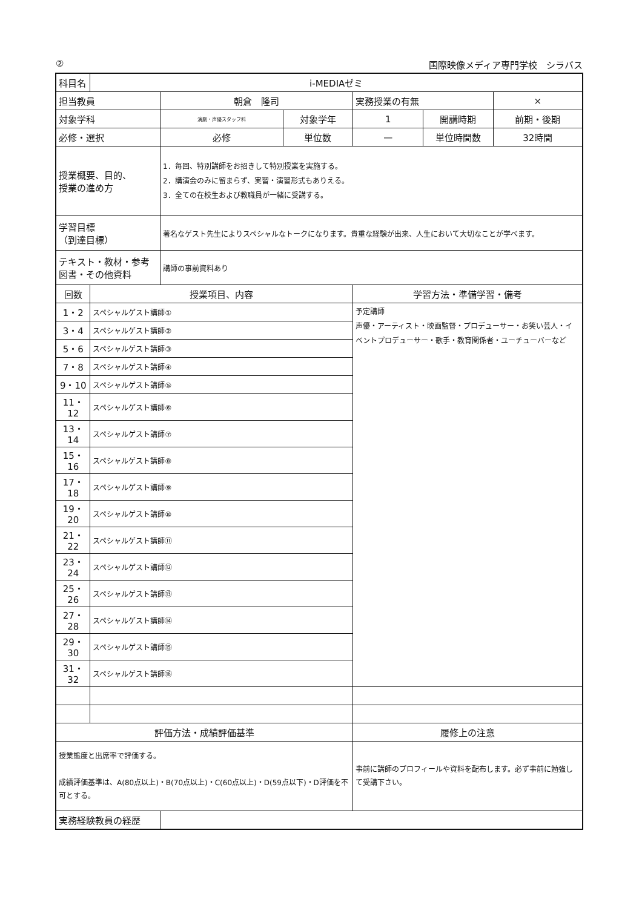② 国際映像メディア専門学校　シラバス
| 科目名 | i-MEDIAゼミ | | | | | |
| 担当教員 | | 朝倉 隆司 | | 実務授業の有無 | | × |
| 対象学科 | | 演劇・声優スタッフ科 | 対象学年 | 1 | 開講時期 | 前期・後期 |
| 必修・選択 | | 必修 | 単位数 | — | 単位時間数 | 32時間 |
| 授業概要、目的、 授業の進め方 | | 1．毎回、特別講師をお招きして特別授業を実施する。 2．講演会のみに留まらず、実習・演習形式もありえる。 3．全ての在校生および教職員が一緒に受講する。 | | | | |
| 学習目標 （到達目標） | | 著名なゲスト先生によりスペシャルなトークになります。貴重な経験が出来、人生において大切なことが学べます。 | | | | |
| テキスト・教材・参考図書・その他資料 | | 講師の事前資料あり | | | | |
| 回数 | 授業項目、内容 | | | 学習方法・準備学習・備考 | | |
| 1・2 | スペシャルゲスト講師① | | | 予定講師 声優・アーティスト・映画監督・プロデューサー・お笑い芸人・イベントプロデューサー・歌手・教育関係者・ユーチューバーなど | | |
| 3・4 | スペシャルゲスト講師② | | | | | |
| 5・6 | スペシャルゲスト講師③ | | | | | |
| 7・8 | スペシャルゲスト講師④ | | | | | |
| 9・10 | スペシャルゲスト講師⑤ | | | | | |
| 11・12 | スペシャルゲスト講師⑥ | | | | | |
| 13・14 | スペシャルゲスト講師⑦ | | | | | |
| 15・16 | スペシャルゲスト講師⑧ | | | | | |
| 17・18 | スペシャルゲスト講師⑨ | | | | | |
| 19・20 | スペシャルゲスト講師⑩ | | | | | |
| 21・22 | スペシャルゲスト講師⑪ | | | | | |
| 23・24 | スペシャルゲスト講師⑫ | | | | | |
| 25・26 | スペシャルゲスト講師⑬ | | | | | |
| 27・28 | スペシャルゲスト講師⑭ | | | | | |
| 29・30 | スペシャルゲスト講師⑮ | | | | | |
| 31・32 | スペシャルゲスト講師⑯ | | | | | |
| 評価方法・成績評価基準 | | | | 履修上の注意 | | |
| 授業態度と出席率で評価する。 成績評価基準は、A(80点以上)・B(70点以上)・C(60点以上)・D(59点以下)・D評価を不可とする。 | | | | 事前に講師のプロフィールや資料を配布します。必ず事前に勉強して受講下さい。 | | |
| 実務経験教員の経歴 | | | | | | |